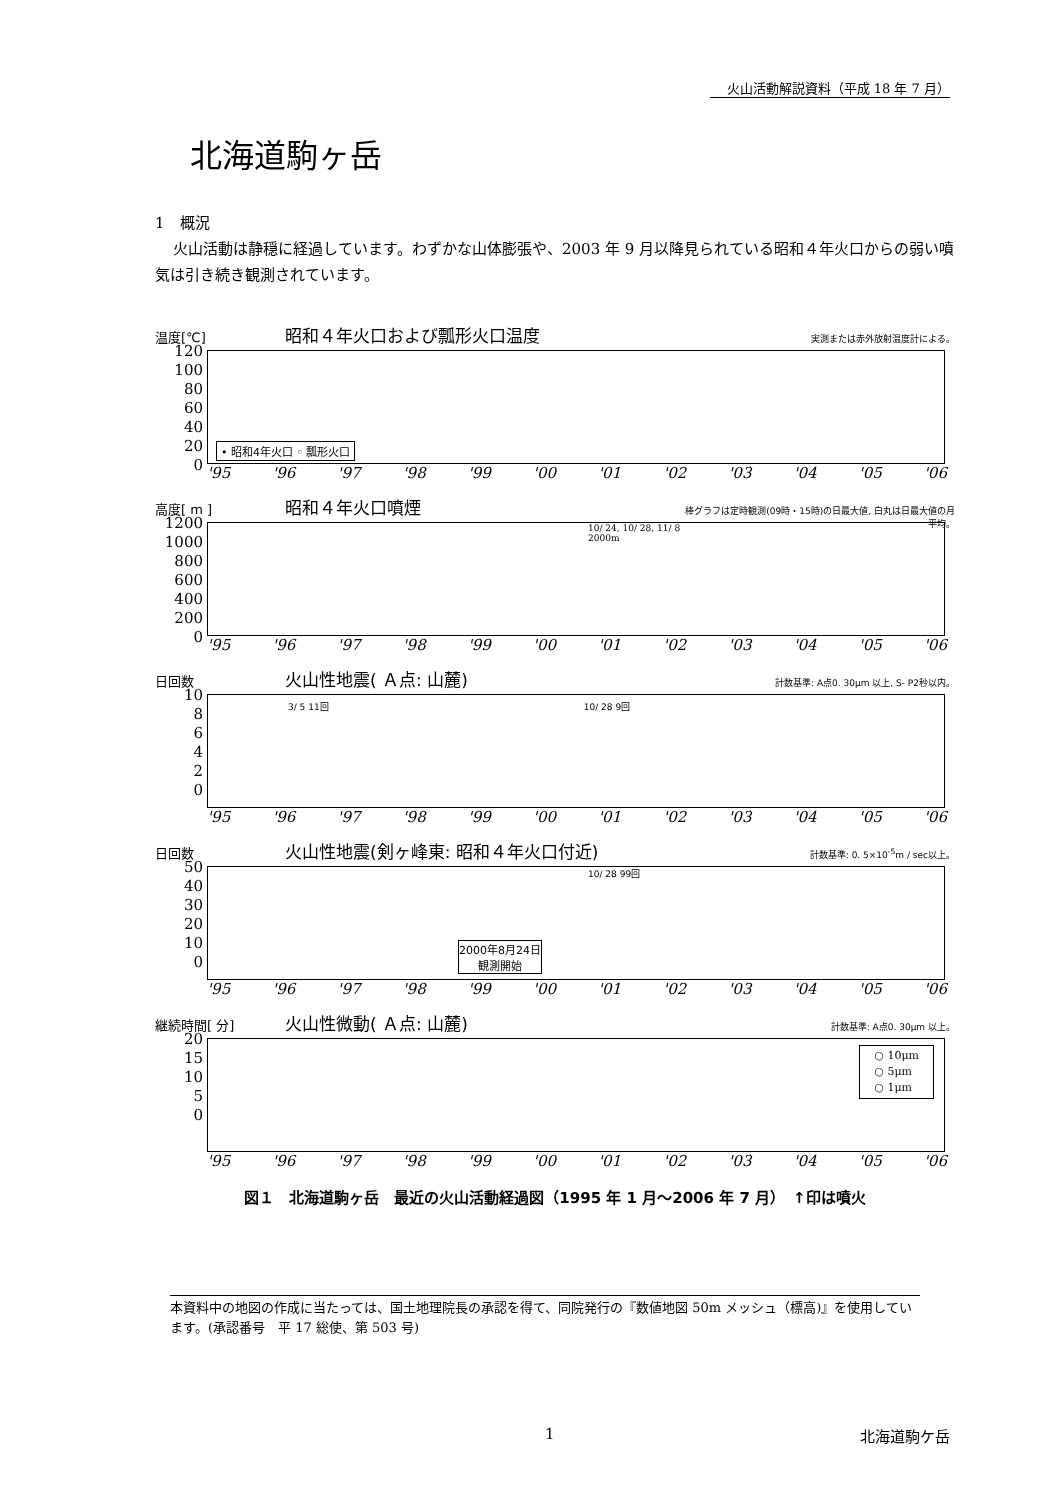火山活動解説資料（平成 18 年 7 月）
北海道駒ヶ岳
1　概況
火山活動は静穏に経過しています。わずかな山体膨張や、2003 年 9 月以降見られている昭和４年火口からの弱い噴気は引き続き観測されています。
温度[℃] 昭和４年火口および瓢形火口温度 実測または赤外放射温度計による。
120
100
80
60
40
20
0
• 昭和4年火口 ◦ 瓢形火口
'95 '96 '97 '98 '99 '00 '01 '02 '03 '04 '05 '06
高度[ m ] 昭和４年火口噴煙 棒グラフは定時観測(09時・15時)の日最大値, 白丸は日最大値の月平均。
1200
1000
800
600
400
200
0
10/ 24, 10/ 28, 11/ 8
2000m
'95 '96 '97 '98 '99 '00 '01 '02 '03 '04 '05 '06
日回数 火山性地震( Ａ点: 山麓) 計数基準: A点0. 30μm 以上, S- P2秒以内。
10
8
6
4
2
0
3/ 5 11回 10/ 28 9回
'95 '96 '97 '98 '99 '00 '01 '02 '03 '04 '05 '06
日回数 火山性地震(剣ヶ峰東: 昭和４年火口付近) 計数基準: 0. 5×10<sup>-5</sup>m / sec以上。
50
40
30
20
10
0
10/ 28 99回
2000年8月24日
観測開始
'95 '96 '97 '98 '99 '00 '01 '02 '03 '04 '05 '06
継続時間[ 分] 火山性微動( Ａ点: 山麓) 計数基準: A点0. 30μm 以上。
20
15
10
5
0
○ 10μm
○ 5μm
○ 1μm
'95 '96 '97 '98 '99 '00 '01 '02 '03 '04 '05 '06
図１　北海道駒ヶ岳　最近の火山活動経過図（1995 年 1 月～2006 年 7 月）　↑印は噴火
本資料中の地図の作成に当たっては、国土地理院長の承認を得て、同院発行の『数値地図 50m メッシュ（標高)』を使用しています。(承認番号　平 17 総使、第 503 号)
1 北海道駒ケ岳